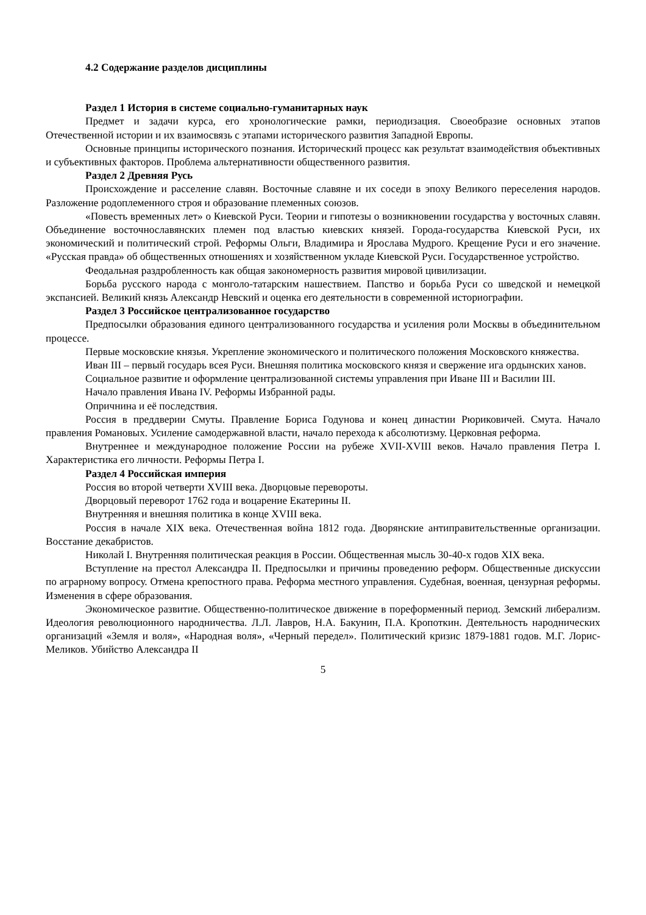4.2 Содержание разделов дисциплины
Раздел 1 История в системе социально-гуманитарных наук
Предмет и задачи курса, его хронологические рамки, периодизация. Своеобразие основных этапов Отечественной истории и их взаимосвязь с этапами исторического развития Западной Европы.
Основные принципы исторического познания. Исторический процесс как результат взаимодействия объективных и субъективных факторов. Проблема альтернативности общественного развития.
Раздел 2 Древняя Русь
Происхождение и расселение славян. Восточные славяне и их соседи в эпоху Великого переселения народов. Разложение родоплеменного строя и образование племенных союзов.
«Повесть временных лет» о Киевской Руси. Теории и гипотезы о возникновении государства у восточных славян. Объединение восточнославянских племен под властью киевских князей. Города-государства Киевской Руси, их экономический и политический строй. Реформы Ольги, Владимира и Ярослава Мудрого. Крещение Руси и его значение. «Русская правда» об общественных отношениях и хозяйственном укладе Киевской Руси. Государственное устройство.
Феодальная раздробленность как общая закономерность развития мировой цивилизации.
Борьба русского народа с монголо-татарским нашествием. Папство и борьба Руси со шведской и немецкой экспансией. Великий князь Александр Невский и оценка его деятельности в современной историографии.
Раздел 3 Российское централизованное государство
Предпосылки образования единого централизованного государства и усиления роли Москвы в объединительном процессе.
Первые московские князья. Укрепление экономического и политического положения Московского княжества.
Иван III – первый государь всея Руси. Внешняя политика московского князя и свержение ига ордынских ханов.
Социальное развитие и оформление централизованной системы управления при Иване III и Василии III.
Начало правления Ивана IV. Реформы Избранной рады.
Опричнина и её последствия.
Россия в преддверии Смуты. Правление Бориса Годунова и конец династии Рюриковичей. Смута. Начало правления Романовых. Усиление самодержавной власти, начало перехода к абсолютизму. Церковная реформа.
Внутреннее и международное положение России на рубеже XVII-XVIII веков. Начало правления Петра I. Характеристика его личности. Реформы Петра I.
Раздел 4 Российская империя
Россия во второй четверти XVIII века. Дворцовые перевороты.
Дворцовый переворот 1762 года и воцарение Екатерины II.
Внутренняя и внешняя политика в конце XVIII века.
Россия в начале XIX века. Отечественная война 1812 года. Дворянские антиправительственные организации. Восстание декабристов.
Николай I. Внутренняя политическая реакция в России. Общественная мысль 30-40-х годов XIX века.
Вступление на престол Александра II. Предпосылки и причины проведению реформ. Общественные дискуссии по аграрному вопросу. Отмена крепостного права. Реформа местного управления. Судебная, военная, цензурная реформы. Изменения в сфере образования.
Экономическое развитие. Общественно-политическое движение в пореформенный период. Земский либерализм. Идеология революционного народничества. Л.Л. Лавров, Н.А. Бакунин, П.А. Кропоткин. Деятельность народнических организаций «Земля и воля», «Народная воля», «Черный передел». Политический кризис 1879-1881 годов. М.Г. Лорис-Меликов. Убийство Александра II
5